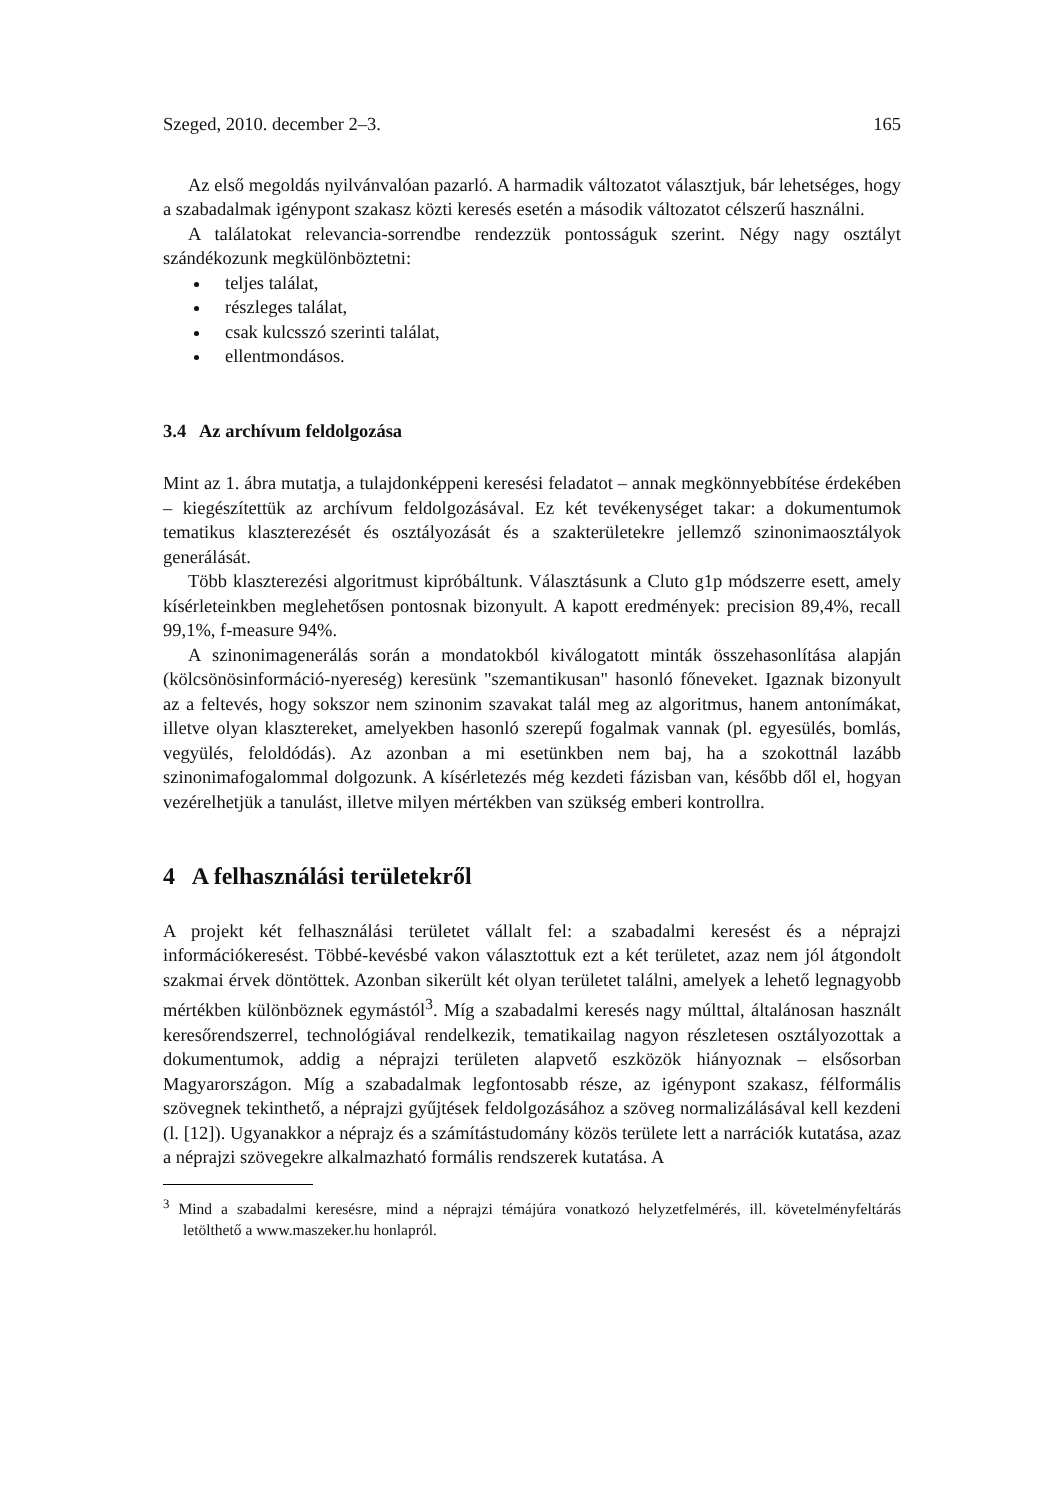Szeged, 2010. december 2–3. 165
Az első megoldás nyilvánvalóan pazarló. A harmadik változatot választjuk, bár lehetséges, hogy a szabadalmak igénypont szakasz közti keresés esetén a második változatot célszerű használni.
A találatokat relevancia-sorrendbe rendezzük pontosságuk szerint. Négy nagy osztályt szándékozunk megkülönböztetni:
teljes találat,
részleges találat,
csak kulcsszó szerinti találat,
ellentmondásos.
3.4 Az archívum feldolgozása
Mint az 1. ábra mutatja, a tulajdonképpeni keresési feladatot – annak megkönnyebbítése érdekében – kiegészítettük az archívum feldolgozásával. Ez két tevékenységet takar: a dokumentumok tematikus klaszterezését és osztályozását és a szakterületekre jellemző szinonimaosztályok generálását.
Több klaszterezési algoritmust kipróbáltunk. Választásunk a Cluto g1p módszerre esett, amely kísérleteinkben meglehetősen pontosnak bizonyult. A kapott eredmények: precision 89,4%, recall 99,1%, f-measure 94%.
A szinonimagenerálás során a mondatokból kiválogatott minták összehasonlítása alapján (kölcsönösinformáció-nyereség) keresünk "szemantikusan" hasonló főneveket. Igaznak bizonyult az a feltevés, hogy sokszor nem szinonim szavakat talál meg az algoritmus, hanem antonímákat, illetve olyan klasztereket, amelyekben hasonló szerepű fogalmak vannak (pl. egyesülés, bomlás, vegyülés, feloldódás). Az azonban a mi esetünkben nem baj, ha a szokottnál lazább szinonimafogalommal dolgozunk. A kísérletezés még kezdeti fázisban van, később dől el, hogyan vezérelhetjük a tanulást, illetve milyen mértékben van szükség emberi kontrollra.
4 A felhasználási területekről
A projekt két felhasználási területet vállalt fel: a szabadalmi keresést és a néprajzi információkeresést. Többé-kevésbé vakon választottuk ezt a két területet, azaz nem jól átgondolt szakmai érvek döntöttek. Azonban sikerült két olyan területet találni, amelyek a lehető legnagyobb mértékben különböznek egymástól<sup>3</sup>. Míg a szabadalmi keresés nagy múlttal, általánosan használt keresőrendszerrel, technológiával rendelkezik, tematikailag nagyon részletesen osztályozottak a dokumentumok, addig a néprajzi területen alapvető eszközök hiányoznak – elsősorban Magyarországon. Míg a szabadalmak legfontosabb része, az igénypont szakasz, félformális szövegnek tekinthető, a néprajzi gyűjtések feldolgozásához a szöveg normalizálásával kell kezdeni (l. [12]). Ugyanakkor a néprajz és a számítástudomány közös területe lett a narrációk kutatása, azaz a néprajzi szövegekre alkalmazható formális rendszerek kutatása. A
<sup>3</sup> Mind a szabadalmi keresésre, mind a néprajzi témájúra vonatkozó helyzetfelmérés, ill. követelményfeltárás letölthető a www.maszeker.hu honlapról.